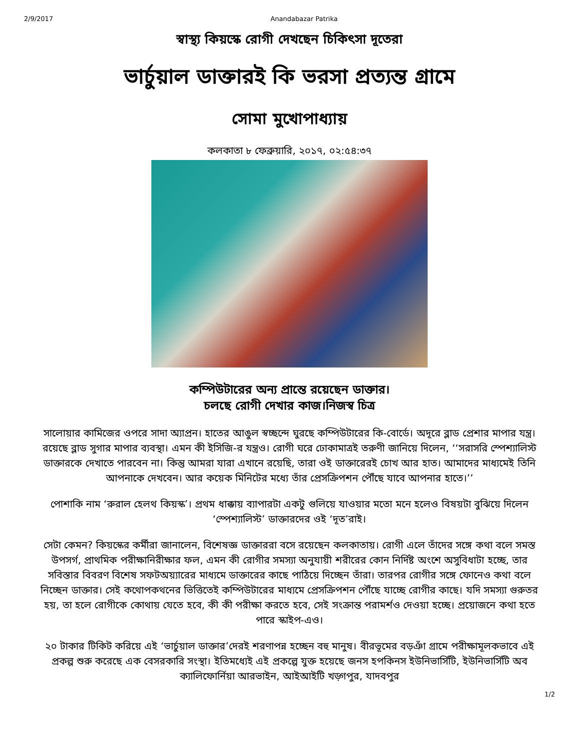2/9/2017 Anandabazar Patrika
স্বাস্থ্য কিয়স্কে রোগী দেখছেন চিকিৎসা দূতেরা
ভার্চুয়াল ডাক্তারই কি ভরসা প্রত্যন্ত গ্রামে
সোমা মুখোপাধ্যায়
কলকাতা ৮ ফেব্রুয়ারি, ২০১৭, ০২:৫৪:৩৭
কম্পিউটারের অন্য প্রান্তে রয়েছেন ডাক্তার।
চলছে রোগী দেখার কাজ।নিজস্ব চিত্র
সালোয়ার কামিজের ওপরে সাদা অ্যাপ্রন। হাতের আঙুল স্বচ্ছন্দে ঘুরছে কম্পিউটারের কি-বোর্ডে। অদূরে ব্লাড প্রেশার মাপার যন্ত্র। রয়েছে ব্লাড সুগার মাপার ব্যবস্থা। এমন কী ইসিজি-র যন্ত্রও। রোগী ঘরে ঢোকামাত্রই তরুণী জানিয়ে দিলেন, ‘‘সরাসরি স্পেশ্যালিস্ট ডাক্তারকে দেখাতে পারবেন না। কিন্তু আমরা যারা এখানে রয়েছি, তারা ওই ডাক্তারেরই চোখ আর হাত। আমাদের মাধ্যমেই তিনি আপনাকে দেখবেন। আর কয়েক মিনিটের মধ্যে তাঁর প্রেসক্রিপশন পৌঁছে যাবে আপনার হাতে।’’
পোশাকি নাম ‘রুরাল হেলথ কিয়স্ক’। প্রথম ধাক্কায় ব্যাপারটা একটু গুলিয়ে যাওয়ার মতো মনে হলেও বিষয়টা বুঝিয়ে দিলেন ‘স্পেশ্যালিস্ট’ ডাক্তারদের ওই ‘দূত’রাই।
সেটা কেমন? কিয়স্কের কর্মীরা জানালেন, বিশেষজ্ঞ ডাক্তাররা বসে রয়েছেন কলকাতায়। রোগী এলে তাঁদের সঙ্গে কথা বলে সমস্ত উপসর্গ, প্রাথমিক পরীক্ষানিরীক্ষার ফল, এমন কী রোগীর সমস্যা অনুযায়ী শরীরের কোন নির্দিষ্ট অংশে অসুবিধাটা হচ্ছে, তার সবিস্তার বিবরণ বিশেষ সফটঅয়্যারের মাধ্যমে ডাক্তারের কাছে পাঠিয়ে দিচ্ছেন তাঁরা। তারপর রোগীর সঙ্গে ফোনেও কথা বলে নিচ্ছেন ডাক্তার। সেই কথোপকথনের ভিত্তিতেই কম্পিউটারের মাধ্যমে প্রেসক্রিপশন পৌঁছে যাচ্ছে রোগীর কাছে। যদি সমস্যা গুরুতর হয়, তা হলে রোগীকে কোথায় যেতে হবে, কী কী পরীক্ষা করতে হবে, সেই সংক্রান্ত পরামর্শও দেওয়া হচ্ছে। প্রয়োজনে কথা হতে পারে স্কাইপ-এও।
২০ টাকার টিকিট করিয়ে এই ‘ভার্চুয়াল ডাক্তার’দেরই শরণাপন্ন হচ্ছেন বহু মানুষ। বীরভূমের বড়ঞাঁ গ্রামে পরীক্ষামূলকভাবে এই প্রকল্প শুরু করেছে এক বেসরকারি সংস্থা। ইতিমধ্যেই এই প্রকল্পে যুক্ত হয়েছে জনস হপকিনস ইউনিভার্সিটি, ইউনিভার্সিটি অব ক্যালিফোর্নিয়া আরভাইন, আইআইটি খড়্গপুর, যাদবপুর
1/2